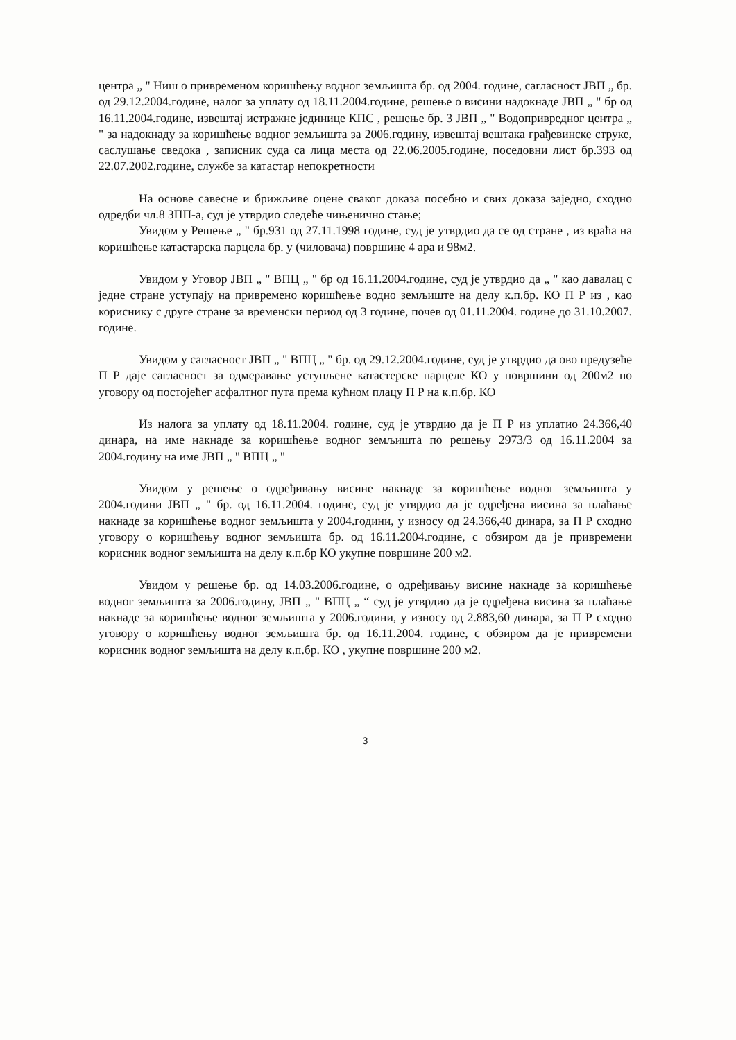центра „ " Ниш о привременом коришћењу водног земљишта бр. од 2004. године, сагласност ЈВП „ бр. од 29.12.2004.године, налог за уплату од 18.11.2004.године, решење о висини надокнаде ЈВП „ " бр од 16.11.2004.године, извештај истражне јединице КПС , решење бр. 3 ЈВП „ " Водопривредног центра „ " за надокнаду за коришћење водног земљишта за 2006.годину, извештај вештака грађевинске струке, саслушање сведока , записник суда са лица места од 22.06.2005.године, поседовни лист бр.393 од 22.07.2002.године, службе за катастар непокретности
На основе савесне и брижљиве оцене сваког доказа посебно и свих доказа заједно, сходно одредби чл.8 ЗПП-а, суд је утврдио следеће чињенично стање;
Увидом у Решење „ " бр.931 од 27.11.1998 године, суд је утврдио да се од стране , из враћа на коришћење катастарска парцела бр. у (чиловача) површине 4 ара и 98м2.
Увидом у Уговор ЈВП „ " ВПЦ „ " бр од 16.11.2004.године, суд је утврдио да „ " као давалац с једне стране уступају на привремено коришћење водно земљиште на делу к.п.бр. КО П Р из , као кориснику с друге стране за временски период од 3 године, почев од 01.11.2004. године до 31.10.2007. године.
Увидом у сагласност ЈВП „ " ВПЦ „ " бр. од 29.12.2004.године, суд је утврдио да ово предузеће П Р даје сагласност за одмеравање уступљене катастерске парцеле КО у површини од 200м2 по уговору од постојећег асфалтног пута према кућном плацу П Р на к.п.бр. КО
Из налога за уплату од 18.11.2004. године, суд је утврдио да је П Р из уплатио 24.366,40 динара, на име накнаде за коришћење водног земљишта по решењу 2973/3 од 16.11.2004 за 2004.годину на име ЈВП „ " ВПЦ „ "
Увидом у решење о одређивању висине накнаде за коришћење водног земљишта у 2004.години ЈВП „ " бр. од 16.11.2004. године, суд је утврдио да је одређена висина за плаћање накнаде за коришћење водног земљишта у 2004.години, у износу од 24.366,40 динара, за П Р сходно уговору о коришћењу водног земљишта бр. од 16.11.2004.године, с обзиром да је привремени корисник водног земљишта на делу к.п.бр КО укупне површине 200 м2.
Увидом у решење бр. од 14.03.2006.године, о одређивању висине накнаде за коришћење водног земљишта за 2006.годину, ЈВП „ " ВПЦ „ “ суд је утврдио да је одређена висина за плаћање накнаде за коришћење водног земљишта у 2006.години, у износу од 2.883,60 динара, за П Р сходно уговору о коришћењу водног земљишта бр. од 16.11.2004. године, с обзиром да је привремени корисник водног земљишта на делу к.п.бр. КО , укупне површине 200 м2.
3